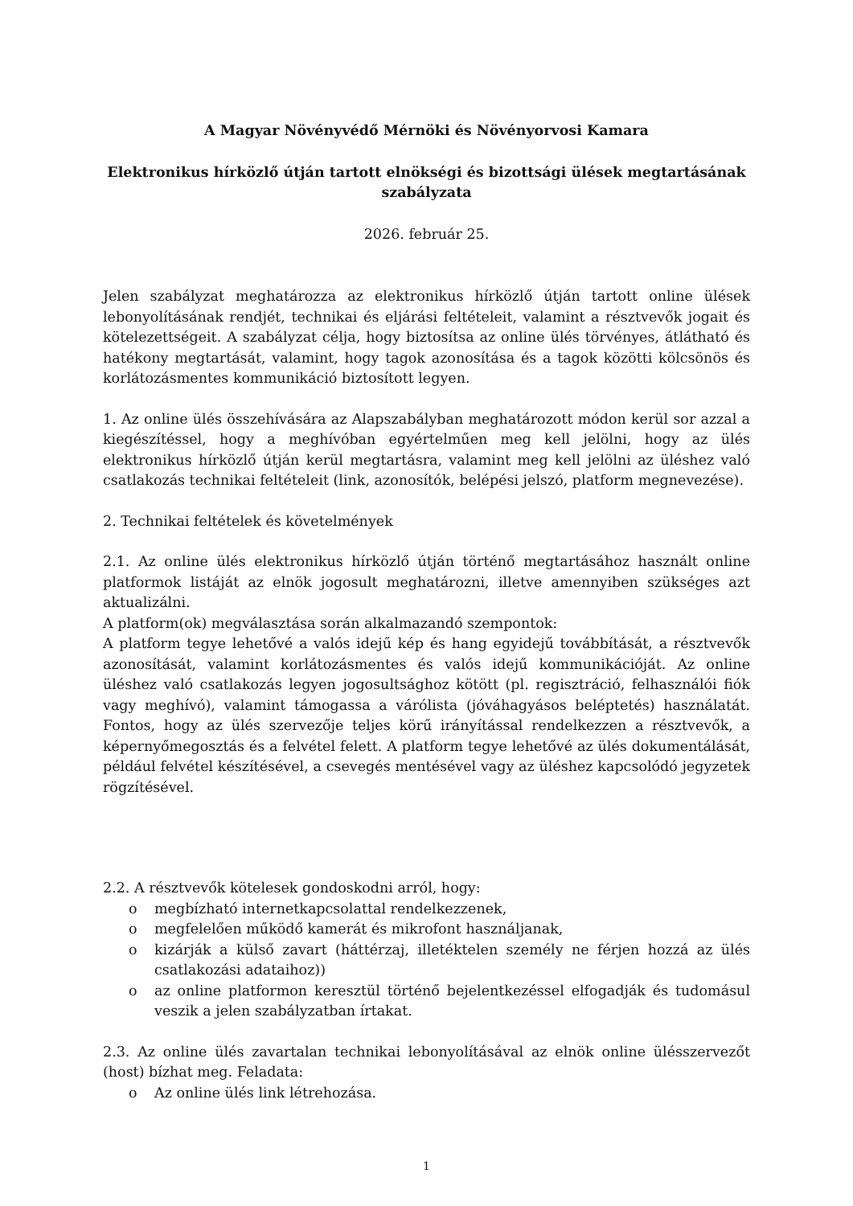A Magyar Növényvédő Mérnöki és Növényorvosi Kamara
Elektronikus hírközlő útján tartott elnökségi és bizottsági ülések megtartásának szabályzata
2026. február 25.
Jelen szabályzat meghatározza az elektronikus hírközlő útján tartott online ülések lebonyolításának rendjét, technikai és eljárási feltételeit, valamint a résztvevők jogait és kötelezettségeit. A szabályzat célja, hogy biztosítsa az online ülés törvényes, átlátható és hatékony megtartását, valamint, hogy tagok azonosítása és a tagok közötti kölcsönös és korlátozásmentes kommunikáció biztosított legyen.
1. Az online ülés összehívására az Alapszabályban meghatározott módon kerül sor azzal a kiegészítéssel, hogy a meghívóban egyértelműen meg kell jelölni, hogy az ülés elektronikus hírközlő útján kerül megtartásra, valamint meg kell jelölni az üléshez való csatlakozás technikai feltételeit (link, azonosítók, belépési jelszó, platform megnevezése).
2. Technikai feltételek és követelmények
2.1. Az online ülés elektronikus hírközlő útján történő megtartásához használt online platformok listáját az elnök jogosult meghatározni, illetve amennyiben szükséges azt aktualizálni.
A platform(ok) megválasztása során alkalmazandó szempontok:
A platform tegye lehetővé a valós idejű kép és hang egyidejű továbbítását, a résztvevők azonosítását, valamint korlátozásmentes és valós idejű kommunikációját. Az online üléshez való csatlakozás legyen jogosultsághoz kötött (pl. regisztráció, felhasználói fiók vagy meghívó), valamint támogassa a várólista (jóváhagyásos beléptetés) használatát. Fontos, hogy az ülés szervezője teljes körű irányítással rendelkezzen a résztvevők, a képernyőmegosztás és a felvétel felett. A platform tegye lehetővé az ülés dokumentálását, például felvétel készítésével, a csevegés mentésével vagy az üléshez kapcsolódó jegyzetek rögzítésével.
2.2. A résztvevők kötelesek gondoskodni arról, hogy:
o megbízható internetkapcsolattal rendelkezzenek,
o megfelelően működő kamerát és mikrofont használjanak,
o kizárják a külső zavart (háttérzaj, illetéktelen személy ne férjen hozzá az ülés csatlakozási adataihoz))
o az online platformon keresztül történő bejelentkezéssel elfogadják és tudomásul veszik a jelen szabályzatban írtakat.
2.3. Az online ülés zavartalan technikai lebonyolításával az elnök online ülésszervezőt (host) bízhat meg. Feladata:
o Az online ülés link létrehozása.
1